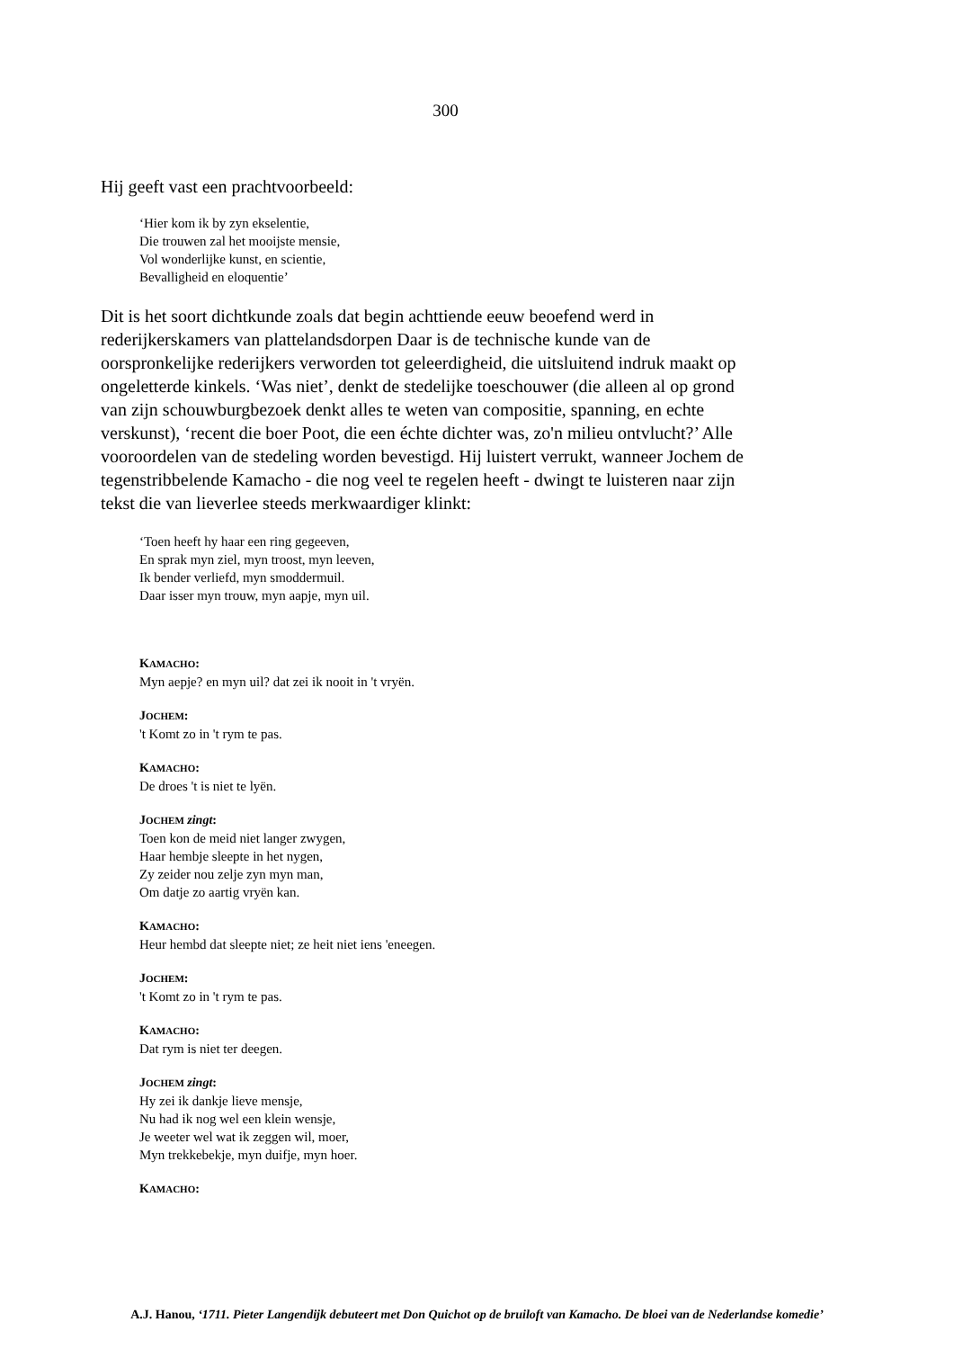300
Hij geeft vast een prachtvoorbeeld:
‘Hier kom ik by zyn ekselentie,
Die trouwen zal het mooijste mensie,
Vol wonderlijke kunst, en scientie,
Bevalligheid en eloquentie’
Dit is het soort dichtkunde zoals dat begin achttiende eeuw beoefend werd in rederijkerskamers van plattelandsdorpen Daar is de technische kunde van de oorspronkelijke rederijkers verworden tot geleerdigheid, die uitsluitend indruk maakt op ongeletterde kinkels. ‘Was niet’, denkt de stedelijke toeschouwer (die alleen al op grond van zijn schouwburgbezoek denkt alles te weten van compositie, spanning, en echte verskunst), ‘recent die boer Poot, die een échte dichter was, zo'n milieu ontvlucht?’ Alle vooroordelen van de stedeling worden bevestigd. Hij luistert verrukt, wanneer Jochem de tegenstribbelende Kamacho - die nog veel te regelen heeft - dwingt te luisteren naar zijn tekst die van lieverlee steeds merkwaardiger klinkt:
‘Toen heeft hy haar een ring gegeeven,
En sprak myn ziel, myn troost, myn leeven,
Ik bender verliefd, myn smoddermuil.
Daar isser myn trouw, myn aapje, myn uil.
KAMACHO:
Myn aepje? en myn uil? dat zei ik nooit in 't vryën.
JOCHEM:
't Komt zo in 't rym te pas.
KAMACHO:
De droes 't is niet te lyën.
JOCHEM zingt:
Toen kon de meid niet langer zwygen,
Haar hembje sleepte in het nygen,
Zy zeider nou zelje zyn myn man,
Om datje zo aartig vryën kan.
KAMACHO:
Heur hembd dat sleepte niet; ze heit niet iens 'eneegen.
JOCHEM:
't Komt zo in 't rym te pas.
KAMACHO:
Dat rym is niet ter deegen.
JOCHEM zingt:
Hy zei ik dankje lieve mensje,
Nu had ik nog wel een klein wensje,
Je weeter wel wat ik zeggen wil, moer,
Myn trekkebekje, myn duifje, myn hoer.
KAMACHO:
A.J. Hanou, ‘1711. Pieter Langendijk debuteert met Don Quichot op de bruiloft van Kamacho. De bloei van de Nederlandse komedie’